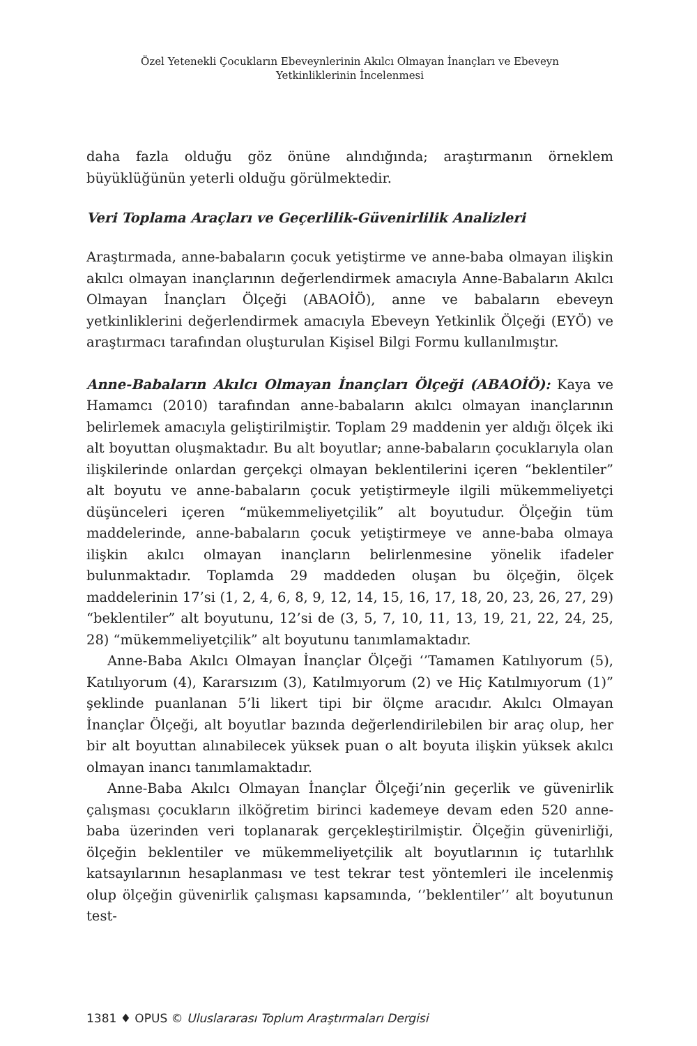Özel Yetenekli Çocukların Ebeveynlerinin Akılcı Olmayan İnançları ve Ebeveyn
Yetkinliklerinin İncelenmesi
daha fazla olduğu göz önüne alındığında; araştırmanın örneklem büyüklüğünün yeterli olduğu görülmektedir.
Veri Toplama Araçları ve Geçerlilik-Güvenirlilik Analizleri
Araştırmada, anne-babaların çocuk yetiştirme ve anne-baba olmayan ilişkin akılcı olmayan inançlarının değerlendirmek amacıyla Anne-Babaların Akılcı Olmayan İnançları Ölçeği (ABAOİÖ), anne ve babaların ebeveyn yetkinliklerini değerlendirmek amacıyla Ebeveyn Yetkinlik Ölçeği (EYÖ) ve araştırmacı tarafından oluşturulan Kişisel Bilgi Formu kullanılmıştır.
Anne-Babaların Akılcı Olmayan İnançları Ölçeği (ABAOİÖ): Kaya ve Hamamcı (2010) tarafından anne-babaların akılcı olmayan inançlarının belirlemek amacıyla geliştirilmiştir. Toplam 29 maddenin yer aldığı ölçek iki alt boyuttan oluşmaktadır. Bu alt boyutlar; anne-babaların çocuklarıyla olan ilişkilerinde onlardan gerçekçi olmayan beklentilerini içeren “beklentiler” alt boyutu ve anne-babaların çocuk yetiştirmeyle ilgili mükemmeliyetçi düşünceleri içeren “mükemmeliyetçilik” alt boyutudur. Ölçeğin tüm maddelerinde, anne-babaların çocuk yetiştirmeye ve anne-baba olmaya ilişkin akılcı olmayan inançların belirlenmesine yönelik ifadeler bulunmaktadır. Toplamda 29 maddeden oluşan bu ölçeğin, ölçek maddelerinin 17’si (1, 2, 4, 6, 8, 9, 12, 14, 15, 16, 17, 18, 20, 23, 26, 27, 29) “beklentiler” alt boyutunu, 12’si de (3, 5, 7, 10, 11, 13, 19, 21, 22, 24, 25, 28) “mükemmeliyetçilik” alt boyutunu tanımlamaktadır.
Anne-Baba Akılcı Olmayan İnançlar Ölçeği ‘’Tamamen Katılıyorum (5), Katılıyorum (4), Kararsızım (3), Katılmıyorum (2) ve Hiç Katılmıyorum (1)” şeklinde puanlanan 5’li likert tipi bir ölçme aracıdır. Akılcı Olmayan İnançlar Ölçeği, alt boyutlar bazında değerlendirilebilen bir araç olup, her bir alt boyuttan alınabilecek yüksek puan o alt boyuta ilişkin yüksek akılcı olmayan inancı tanımlamaktadır.
Anne-Baba Akılcı Olmayan İnançlar Ölçeği’nin geçerlik ve güvenirlik çalışması çocukların ilköğretim birinci kademeye devam eden 520 anne-baba üzerinden veri toplanarak gerçekleştirilmiştir. Ölçeğin güvenirliği, ölçeğin beklentiler ve mükemmeliyetçilik alt boyutlarının iç tutarlılık katsayılarının hesaplanması ve test tekrar test yöntemleri ile incelenmiş olup ölçeğin güvenirlik çalışması kapsamında, ‘’beklentiler’’ alt boyutunun test-
1381 ♦ OPUS © Uluslararası Toplum Araştırmaları Dergisi